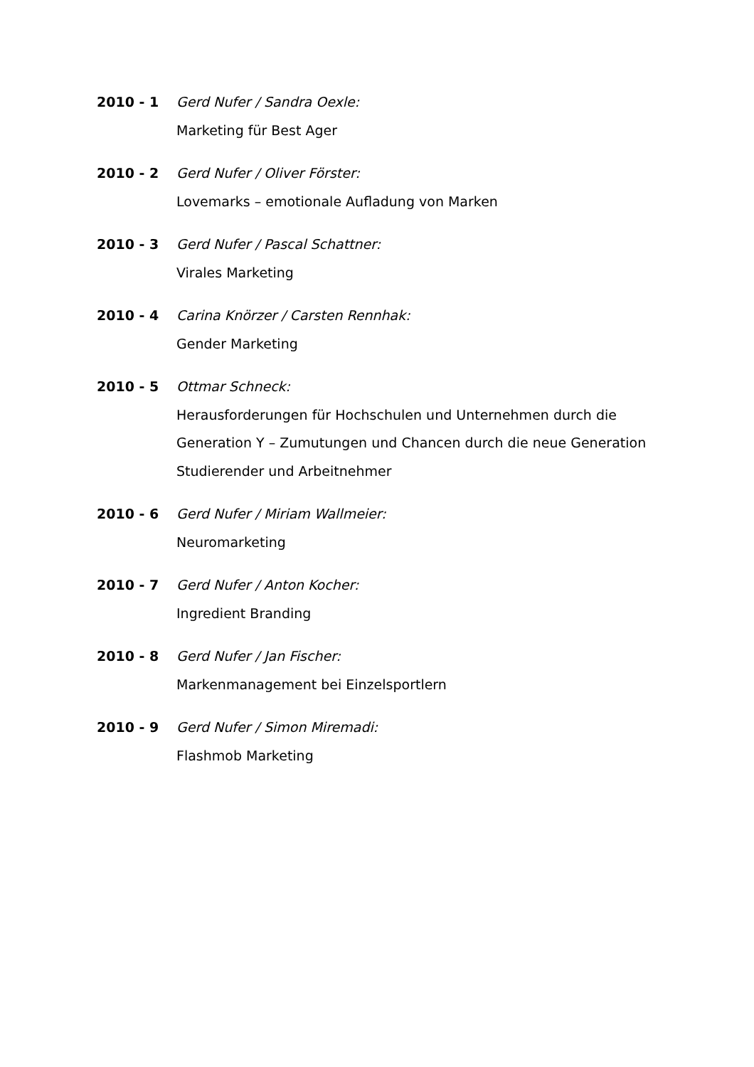2010 - 1 Gerd Nufer / Sandra Oexle:
Marketing für Best Ager
2010 - 2 Gerd Nufer / Oliver Förster:
Lovemarks – emotionale Aufladung von Marken
2010 - 3 Gerd Nufer / Pascal Schattner:
Virales Marketing
2010 - 4 Carina Knörzer / Carsten Rennhak:
Gender Marketing
2010 - 5 Ottmar Schneck:
Herausforderungen für Hochschulen und Unternehmen durch die Generation Y – Zumutungen und Chancen durch die neue Generation Studierender und Arbeitnehmer
2010 - 6 Gerd Nufer / Miriam Wallmeier:
Neuromarketing
2010 - 7 Gerd Nufer / Anton Kocher:
Ingredient Branding
2010 - 8 Gerd Nufer / Jan Fischer:
Markenmanagement bei Einzelsportlern
2010 - 9 Gerd Nufer / Simon Miremadi:
Flashmob Marketing